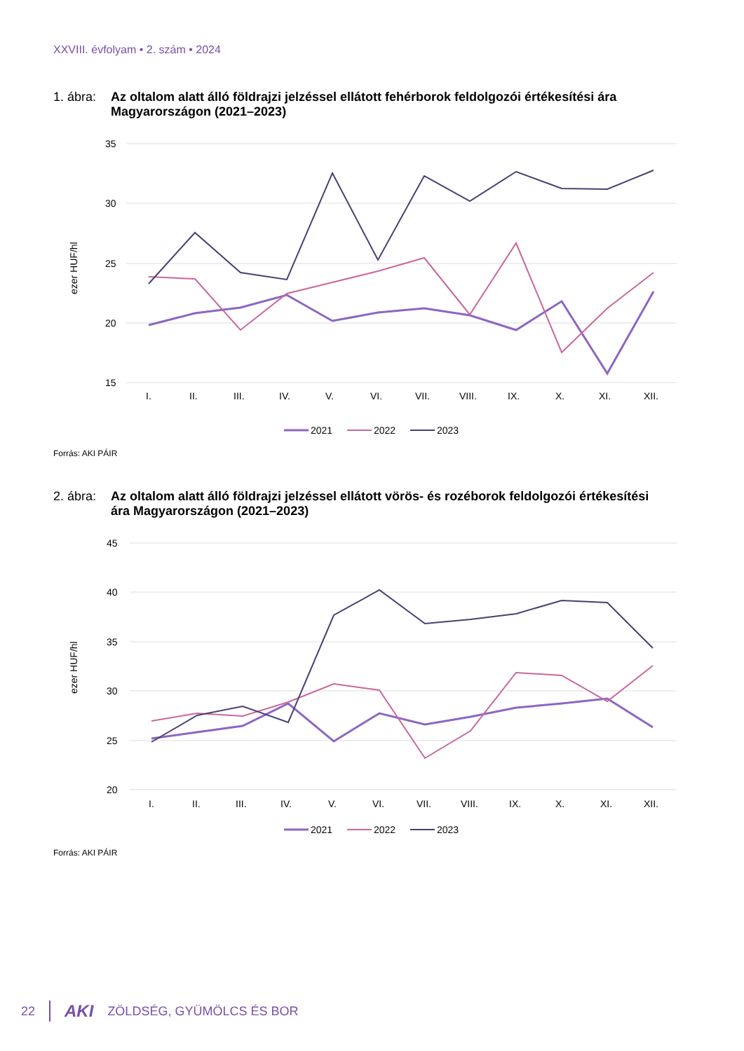XXVIII. évfolyam • 2. szám • 2024
1. ábra: Az oltalom alatt álló földrajzi jelzéssel ellátott fehérborok feldolgozói értékesítési ára Magyarországon (2021–2023)
35
30
25
20
15
ezer HUF/hl
I.
II.
III.
IV.
V.
VI.
VII.
VIII.
IX.
X.
XI.
XII.
2021
2022
2023
Forrás: AKI PÁIR
2. ábra: Az oltalom alatt álló földrajzi jelzéssel ellátott vörös- és rozéborok feldolgozói értékesítési ára Magyarországon (2021–2023)
45
40
35
30
25
20
ezer HUF/hl
I.
II.
III.
IV.
V.
VI.
VII.
VIII.
IX.
X.
XI.
XII.
2021
2022
2023
Forrás: AKI PÁIR
22 AKI ZÖLDSÉG, GYÜMÖLCS ÉS BOR